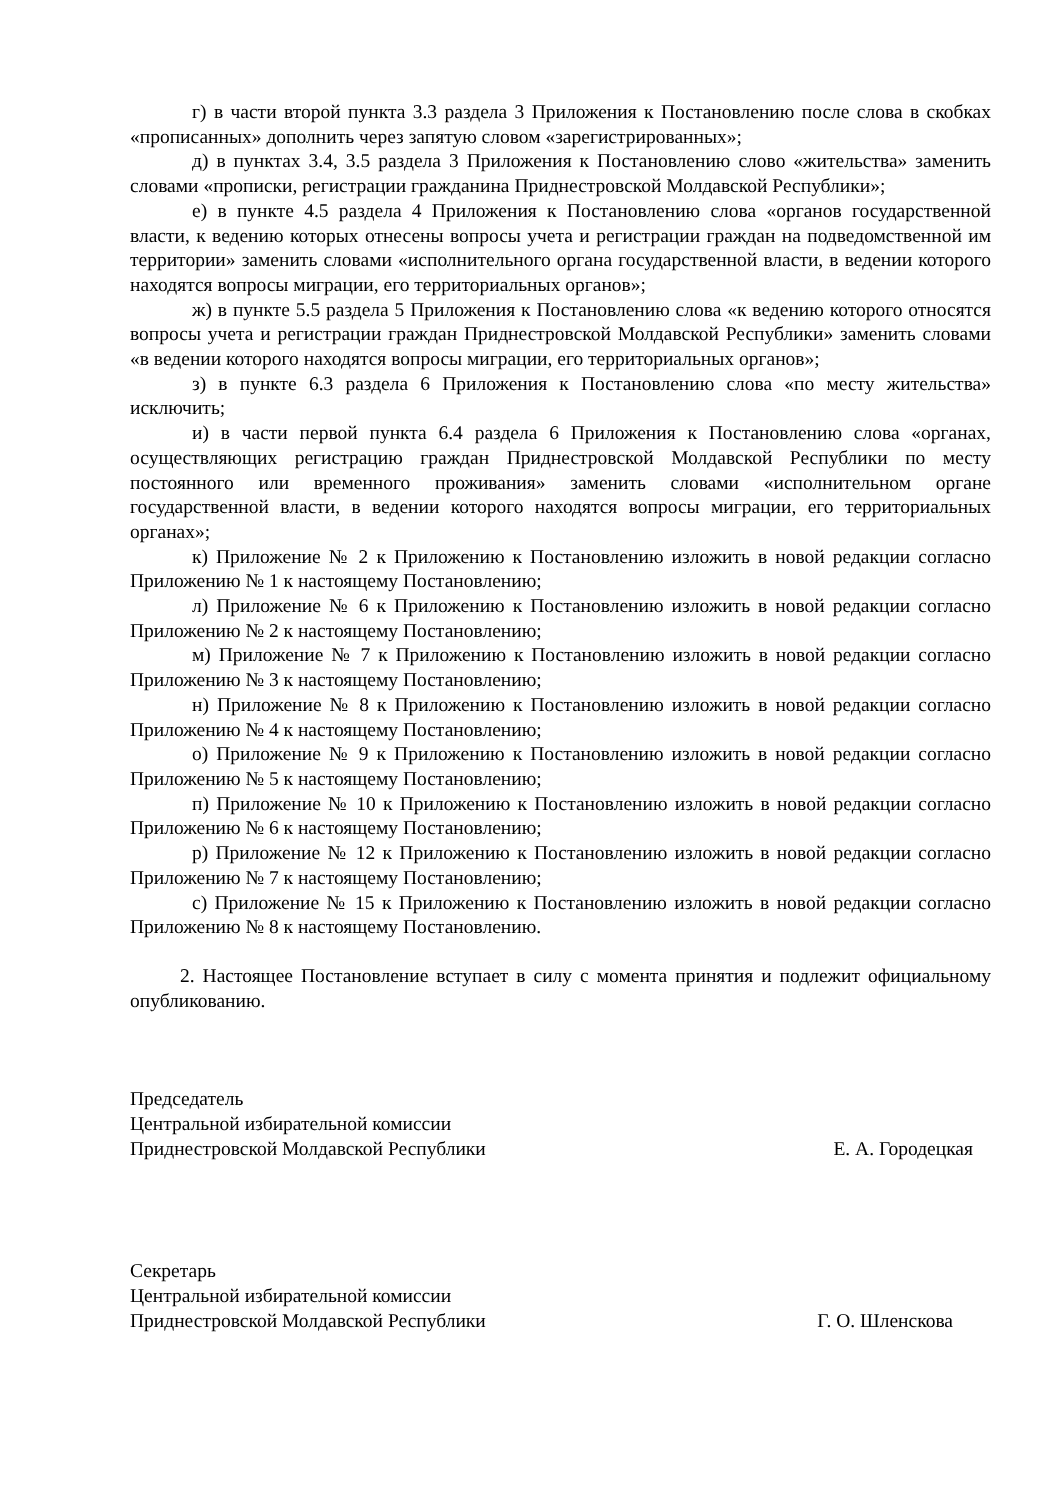г) в части второй пункта 3.3 раздела 3 Приложения к Постановлению после слова в скобках «прописанных» дополнить через запятую словом «зарегистрированных»;
д) в пунктах 3.4, 3.5 раздела 3 Приложения к Постановлению слово «жительства» заменить словами «прописки, регистрации гражданина Приднестровской Молдавской Республики»;
е) в пункте 4.5 раздела 4 Приложения к Постановлению слова «органов государственной власти, к ведению которых отнесены вопросы учета и регистрации граждан на подведомственной им территории» заменить словами «исполнительного органа государственной власти, в ведении которого находятся вопросы миграции, его территориальных органов»;
ж) в пункте 5.5 раздела 5 Приложения к Постановлению слова «к ведению которого относятся вопросы учета и регистрации граждан Приднестровской Молдавской Республики» заменить словами «в ведении которого находятся вопросы миграции, его территориальных органов»;
з) в пункте 6.3 раздела 6 Приложения к Постановлению слова «по месту жительства» исключить;
и) в части первой пункта 6.4 раздела 6 Приложения к Постановлению слова «органах, осуществляющих регистрацию граждан Приднестровской Молдавской Республики по месту постоянного или временного проживания» заменить словами «исполнительном органе государственной власти, в ведении которого находятся вопросы миграции, его территориальных органах»;
к) Приложение № 2 к Приложению к Постановлению изложить в новой редакции согласно Приложению № 1 к настоящему Постановлению;
л) Приложение № 6 к Приложению к Постановлению изложить в новой редакции согласно Приложению № 2 к настоящему Постановлению;
м) Приложение № 7 к Приложению к Постановлению изложить в новой редакции согласно Приложению № 3 к настоящему Постановлению;
н) Приложение № 8 к Приложению к Постановлению изложить в новой редакции согласно Приложению № 4 к настоящему Постановлению;
о) Приложение № 9 к Приложению к Постановлению изложить в новой редакции согласно Приложению № 5 к настоящему Постановлению;
п) Приложение № 10 к Приложению к Постановлению изложить в новой редакции согласно Приложению № 6 к настоящему Постановлению;
р) Приложение № 12 к Приложению к Постановлению изложить в новой редакции согласно Приложению № 7 к настоящему Постановлению;
с) Приложение № 15 к Приложению к Постановлению изложить в новой редакции согласно Приложению № 8 к настоящему Постановлению.
2. Настоящее Постановление вступает в силу с момента принятия и подлежит официальному опубликованию.
Председатель
Центральной избирательной комиссии
Приднестровской Молдавской Республики Е. А. Городецкая
Секретарь
Центральной избирательной комиссии
Приднестровской Молдавской Республики Г. О. Шленскова